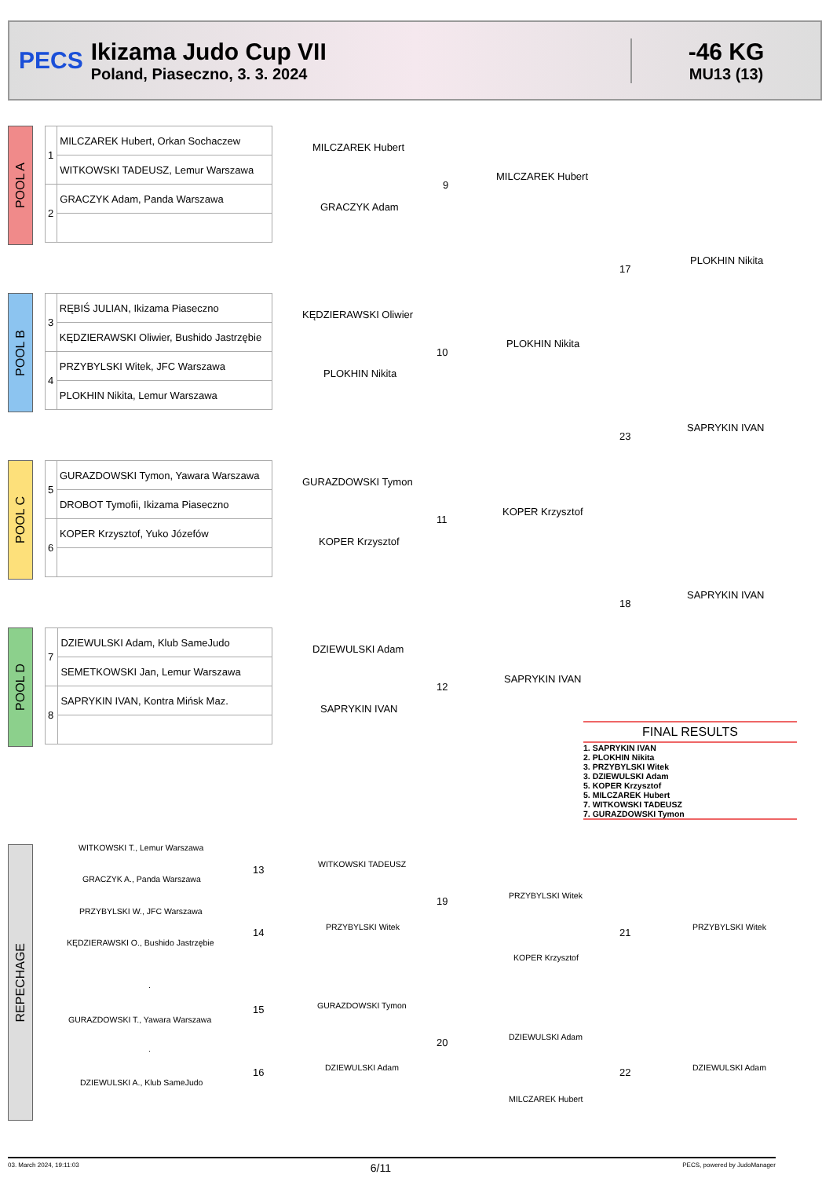PECS
Ikizama Judo Cup VII
Poland, Piaseczno, 3. 3. 2024
-46 KG
MU13 (13)
POOL A
| 1 | MILCZAREK Hubert, Orkan Sochaczew |
| | WITKOWSKI TADEUSZ, Lemur Warszawa |
| 2 | GRACZYK Adam, Panda Warszawa |
POOL B
| 3 | RĘBIŚ JULIAN, Ikizama Piaseczno |
| | KĘDZIERAWSKI Oliwier, Bushido Jastrzębie |
| 4 | PRZYBYLSKI Witek, JFC Warszawa |
| | PLOKHIN Nikita, Lemur Warszawa |
POOL C
| 5 | GURAZDOWSKI Tymon, Yawara Warszawa |
| | DROBOT Tymofii, Ikizama Piaseczno |
| 6 | KOPER Krzysztof, Yuko Józefów |
POOL D
| 7 | DZIEWULSKI Adam, Klub SameJudo |
| | SEMETKOWSKI Jan, Lemur Warszawa |
| 8 | SAPRYKIN IVAN, Kontra Mińsk Maz. |
MILCZAREK Hubert
9
GRACZYK Adam
MILCZAREK Hubert
17
PLOKHIN Nikita
KĘDZIERAWSKI Oliwier
10
PLOKHIN Nikita
PLOKHIN Nikita
23
SAPRYKIN IVAN
GURAZDOWSKI Tymon
11
KOPER Krzysztof
KOPER Krzysztof
18
SAPRYKIN IVAN
DZIEWULSKI Adam
12
SAPRYKIN IVAN
SAPRYKIN IVAN
FINAL RESULTS
1. SAPRYKIN IVAN
2. PLOKHIN Nikita
3. PRZYBYLSKI Witek
3. DZIEWULSKI Adam
5. KOPER Krzysztof
5. MILCZAREK Hubert
7. WITKOWSKI TADEUSZ
7. GURAZDOWSKI Tymon
REPECHAGE
WITKOWSKI T., Lemur Warszawa
13
GRACZYK A., Panda Warszawa
WITKOWSKI TADEUSZ
19
PRZYBYLSKI W., JFC Warszawa
14
KĘDZIERAWSKI O., Bushido Jastrzębie
PRZYBYLSKI Witek
PRZYBYLSKI Witek
21 PRZYBYLSKI Witek
KOPER Krzysztof
.
15
GURAZDOWSKI T., Yawara Warszawa
GURAZDOWSKI Tymon
20
.
16
DZIEWULSKI A., Klub SameJudo
DZIEWULSKI Adam
DZIEWULSKI Adam
22 DZIEWULSKI Adam
MILCZAREK Hubert
03. March 2024, 19:11:03 6/11 PECS, powered by JudoManager